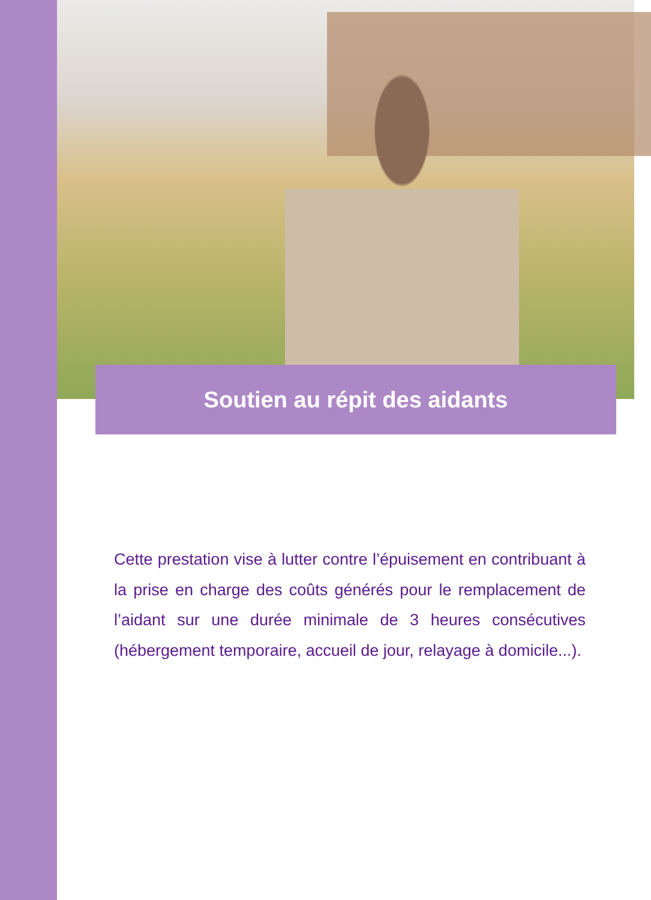Soutien au répit des aidants
Cette prestation vise à lutter contre l’épuisement en contribuant à la prise en charge des coûts générés pour le remplacement de l’aidant sur une durée minimale de 3 heures consécutives (hébergement temporaire, accueil de jour, relayage à domicile...).